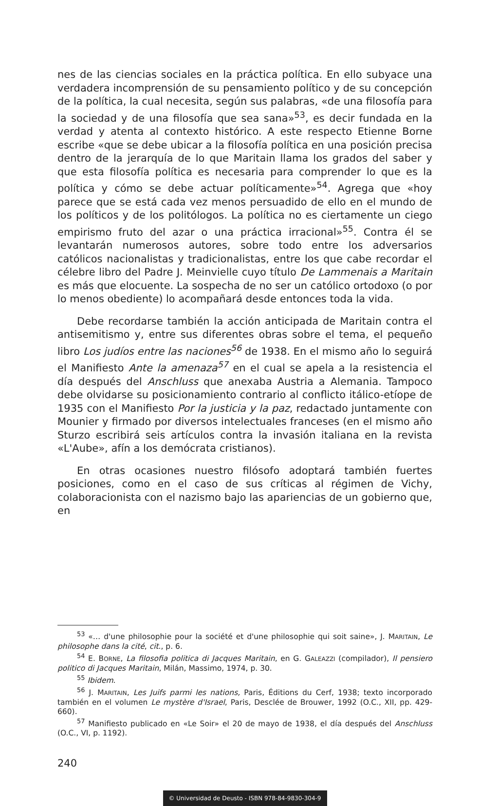nes de las ciencias sociales en la práctica política. En ello subyace una verdadera incomprensión de su pensamiento político y de su concepción de la política, la cual necesita, según sus palabras, «de una filosofía para la sociedad y de una filosofía que sea sana»<sup>53</sup>, es decir fundada en la verdad y atenta al contexto histórico. A este respecto Etienne Borne escribe «que se debe ubicar a la filosofía política en una posición precisa dentro de la jerarquía de lo que Maritain llama los grados del saber y que esta filosofía política es necesaria para comprender lo que es la política y cómo se debe actuar políticamente»<sup>54</sup>. Agrega que «hoy parece que se está cada vez menos persuadido de ello en el mundo de los políticos y de los politólogos. La política no es ciertamente un ciego empirismo fruto del azar o una práctica irracional»<sup>55</sup>. Contra él se levantarán numerosos autores, sobre todo entre los adversarios católicos nacionalistas y tradicionalistas, entre los que cabe recordar el célebre libro del Padre J. Meinvielle cuyo título De Lammenais a Maritain es más que elocuente. La sospecha de no ser un católico ortodoxo (o por lo menos obediente) lo acompañará desde entonces toda la vida.
Debe recordarse también la acción anticipada de Maritain contra el antisemitismo y, entre sus diferentes obras sobre el tema, el pequeño libro Los judíos entre las naciones<sup>56</sup> de 1938. En el mismo año lo seguirá el Manifiesto Ante la amenaza<sup>57</sup> en el cual se apela a la resistencia el día después del Anschluss que anexaba Austria a Alemania. Tampoco debe olvidarse su posicionamiento contrario al conflicto itálico-etíope de 1935 con el Manifiesto Por la justicia y la paz, redactado juntamente con Mounier y firmado por diversos intelectuales franceses (en el mismo año Sturzo escribirá seis artículos contra la invasión italiana en la revista «L'Aube», afín a los demócrata cristianos).
En otras ocasiones nuestro filósofo adoptará también fuertes posiciones, como en el caso de sus críticas al régimen de Vichy, colaboracionista con el nazismo bajo las apariencias de un gobierno que, en
<sup>53</sup> «… d'une philosophie pour la société et d'une philosophie qui soit saine», J. MARITAIN, Le philosophe dans la cité, cit., p. 6.
<sup>54</sup> E. BORNE, La filosofia politica di Jacques Maritain, en G. GALEAZZI (compilador), Il pensiero politico di Jacques Maritain, Milán, Massimo, 1974, p. 30.
<sup>55</sup> Ibidem.
<sup>56</sup> J. MARITAIN, Les Juifs parmi les nations, Paris, Éditions du Cerf, 1938; texto incorporado también en el volumen Le mystère d'Israel, Paris, Desclée de Brouwer, 1992 (O.C., XII, pp. 429-660).
<sup>57</sup> Manifiesto publicado en «Le Soir» el 20 de mayo de 1938, el día después del Anschluss (O.C., VI, p. 1192).
240
© Universidad de Deusto - ISBN 978-84-9830-304-9